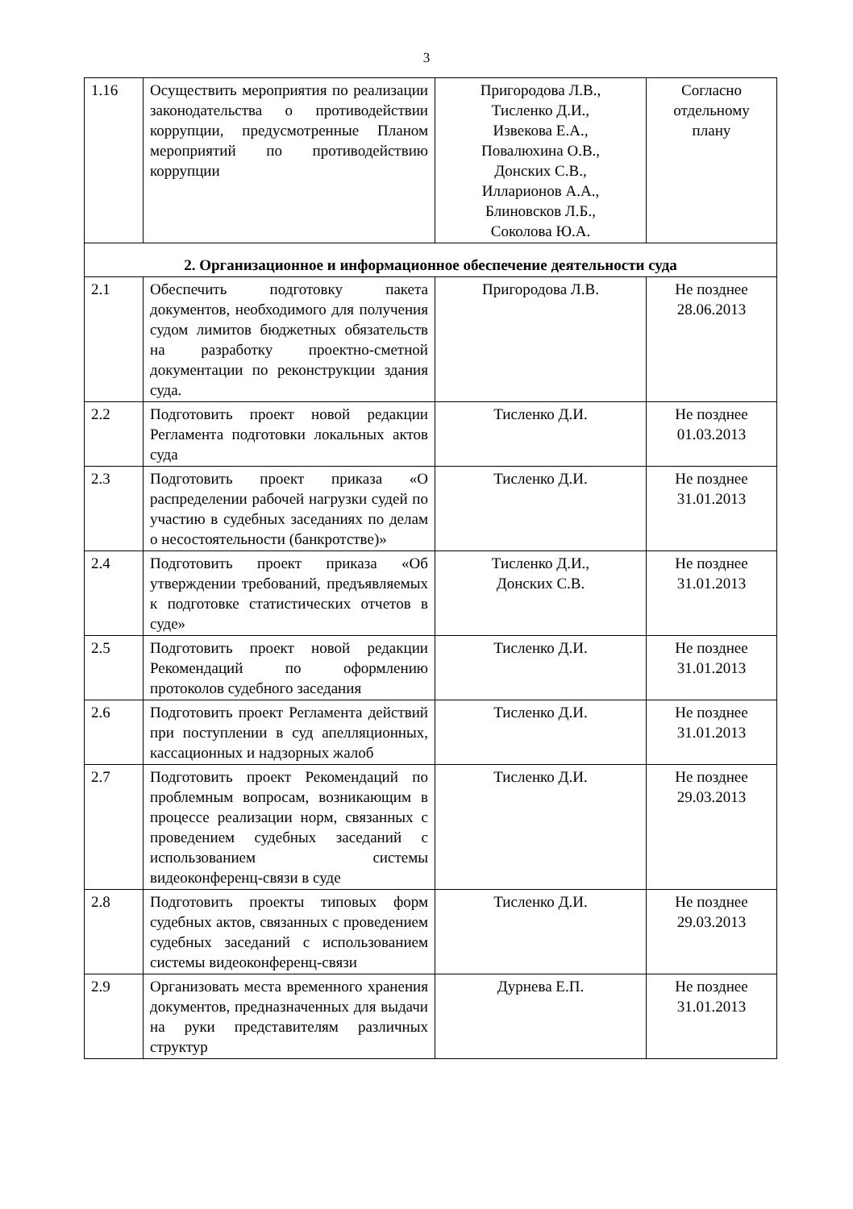3
| 1.16 | Осуществить мероприятия по реализации законодательства о противодействии коррупции, предусмотренные Планом мероприятий по противодействию коррупции | Пригородова Л.В., Тисленко Д.И., Извекова Е.А., Повалюхина О.В., Донских С.В., Илларионов А.А., Блиновсков Л.Б., Соколова Ю.А. | Согласно отдельному плану |
| 2. Организационное и информационное обеспечение деятельности суда | | | |
| 2.1 | Обеспечить подготовку пакета документов, необходимого для получения судом лимитов бюджетных обязательств на разработку проектно-сметной документации по реконструкции здания суда. | Пригородова Л.В. | Не позднее 28.06.2013 |
| 2.2 | Подготовить проект новой редакции Регламента подготовки локальных актов суда | Тисленко Д.И. | Не позднее 01.03.2013 |
| 2.3 | Подготовить проект приказа «О распределении рабочей нагрузки судей по участию в судебных заседаниях по делам о несостоятельности (банкротстве)» | Тисленко Д.И. | Не позднее 31.01.2013 |
| 2.4 | Подготовить проект приказа «Об утверждении требований, предъявляемых к подготовке статистических отчетов в суде» | Тисленко Д.И., Донских С.В. | Не позднее 31.01.2013 |
| 2.5 | Подготовить проект новой редакции Рекомендаций по оформлению протоколов судебного заседания | Тисленко Д.И. | Не позднее 31.01.2013 |
| 2.6 | Подготовить проект Регламента действий при поступлении в суд апелляционных, кассационных и надзорных жалоб | Тисленко Д.И. | Не позднее 31.01.2013 |
| 2.7 | Подготовить проект Рекомендаций по проблемным вопросам, возникающим в процессе реализации норм, связанных с проведением судебных заседаний с использованием системы видеоконференц-связи в суде | Тисленко Д.И. | Не позднее 29.03.2013 |
| 2.8 | Подготовить проекты типовых форм судебных актов, связанных с проведением судебных заседаний с использованием системы видеоконференц-связи | Тисленко Д.И. | Не позднее 29.03.2013 |
| 2.9 | Организовать места временного хранения документов, предназначенных для выдачи на руки представителям различных структур | Дурнева Е.П. | Не позднее 31.01.2013 |